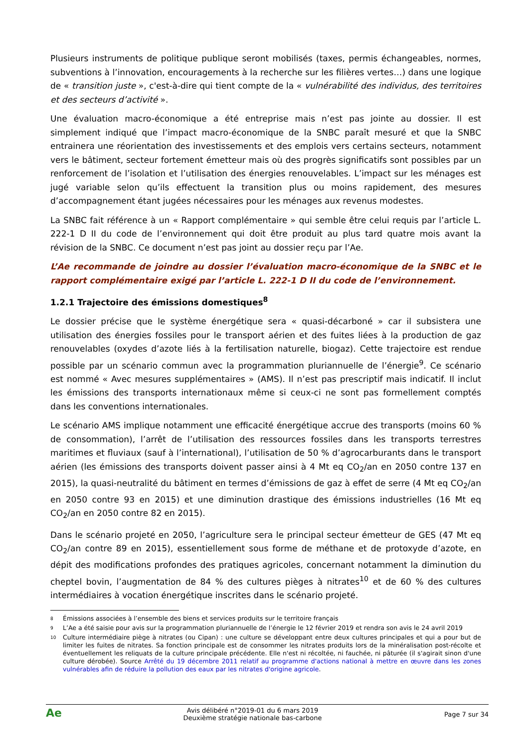Plusieurs instruments de politique publique seront mobilisés (taxes, permis échangeables, normes, subventions à l’innovation, encouragements à la recherche sur les filières vertes…) dans une logique de « transition juste », c'est-à-dire qui tient compte de la « vulnérabilité des individus, des territoires et des secteurs d’activité ».
Une évaluation macro-économique a été entreprise mais n’est pas jointe au dossier. Il est simplement indiqué que l’impact macro-économique de la SNBC paraît mesuré et que la SNBC entrainera une réorientation des investissements et des emplois vers certains secteurs, notamment vers le bâtiment, secteur fortement émetteur mais où des progrès significatifs sont possibles par un renforcement de l’isolation et l’utilisation des énergies renouvelables. L’impact sur les ménages est jugé variable selon qu’ils effectuent la transition plus ou moins rapidement, des mesures d’accompagnement étant jugées nécessaires pour les ménages aux revenus modestes.
La SNBC fait référence à un « Rapport complémentaire » qui semble être celui requis par l’article L. 222-1 D II du code de l’environnement qui doit être produit au plus tard quatre mois avant la révision de la SNBC. Ce document n’est pas joint au dossier reçu par l’Ae.
L’Ae recommande de joindre au dossier l’évaluation macro-économique de la SNBC et le rapport complémentaire exigé par l’article L. 222-1 D II du code de l’environnement.
1.2.1 Trajectoire des émissions domestiques<sup>8</sup>
Le dossier précise que le système énergétique sera « quasi-décarboné » car il subsistera une utilisation des énergies fossiles pour le transport aérien et des fuites liées à la production de gaz renouvelables (oxydes d’azote liés à la fertilisation naturelle, biogaz). Cette trajectoire est rendue possible par un scénario commun avec la programmation pluriannuelle de l’énergie<sup>9</sup>. Ce scénario est nommé « Avec mesures supplémentaires » (AMS). Il n’est pas prescriptif mais indicatif. Il inclut les émissions des transports internationaux même si ceux-ci ne sont pas formellement comptés dans les conventions internationales.
Le scénario AMS implique notamment une efficacité énergétique accrue des transports (moins 60 % de consommation), l’arrêt de l’utilisation des ressources fossiles dans les transports terrestres maritimes et fluviaux (sauf à l’international), l’utilisation de 50 % d’agrocarburants dans le transport aérien (les émissions des transports doivent passer ainsi à 4 Mt eq CO<sub>2</sub>/an en 2050 contre 137 en 2015), la quasi-neutralité du bâtiment en termes d’émissions de gaz à effet de serre (4 Mt eq CO<sub>2</sub>/an en 2050 contre 93 en 2015) et une diminution drastique des émissions industrielles (16 Mt eq CO<sub>2</sub>/an en 2050 contre 82 en 2015).
Dans le scénario projeté en 2050, l’agriculture sera le principal secteur émetteur de GES (47 Mt eq CO<sub>2</sub>/an contre 89 en 2015), essentiellement sous forme de méthane et de protoxyde d’azote, en dépit des modifications profondes des pratiques agricoles, concernant notamment la diminution du cheptel bovin, l’augmentation de 84 % des cultures pièges à nitrates<sup>10</sup> et de 60 % des cultures intermédiaires à vocation énergétique inscrites dans le scénario projeté.
8
Émissions associées à l’ensemble des biens et services produits sur le territoire français
9
L’Ae a été saisie pour avis sur la programmation pluriannuelle de l’énergie le 12 février 2019 et rendra son avis le 24 avril 2019
10
Culture intermédiaire piège à nitrates (ou Cipan) : une culture se développant entre deux cultures principales et qui a pour but de limiter les fuites de nitrates. Sa fonction principale est de consommer les nitrates produits lors de la minéralisation post-récolte et éventuellement les reliquats de la culture principale précédente. Elle n'est ni récoltée, ni fauchée, ni pâturée (il s'agirait sinon d'une culture dérobée). Source Arrêté du 19 décembre 2011 relatif au programme d'actions national à mettre en œuvre dans les zones vulnérables afin de réduire la pollution des eaux par les nitrates d'origine agricole.
Ae
Avis délibéré n°2019-01 du 6 mars 2019
Deuxième stratégie nationale bas-carbone
Page 7 sur 34